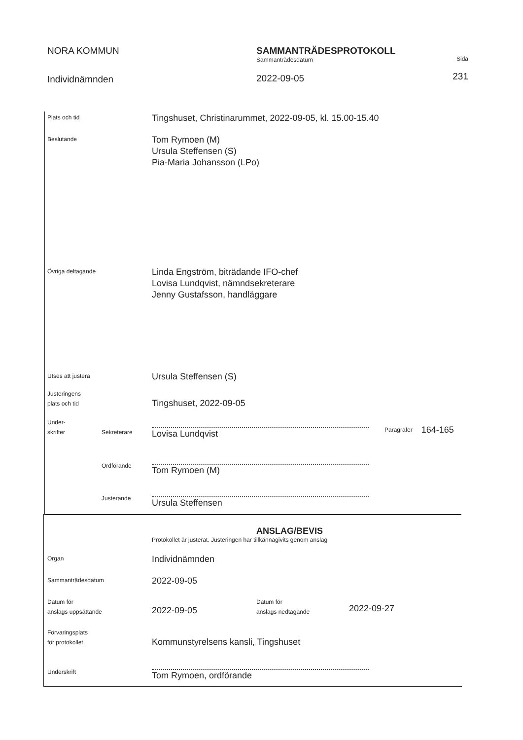NORA KOMMUN
Individnämnden
SAMMANTRÄDESPROTOKOLL
Sammanträdesdatum
2022-09-05
Sida
231
Plats och tid
Tingshuset, Christinarummet, 2022-09-05, kl. 15.00-15.40
Beslutande
Tom Rymoen (M)
Ursula Steffensen (S)
Pia-Maria Johansson (LPo)
Övriga deltagande
Linda Engström, biträdande IFO-chef
Lovisa Lundqvist, nämndsekreterare
Jenny Gustafsson, handläggare
Utses att justera
Ursula Steffensen (S)
Justeringens
plats och tid
Tingshuset, 2022-09-05
Under-
skrifter
Sekreterare
Lovisa Lundqvist
Paragrafer
164-165
Ordförande
Tom Rymoen (M)
Justerande
Ursula Steffensen
ANSLAG/BEVIS
Protokollet är justerat. Justeringen har tillkännagivits genom anslag
Organ
Individnämnden
Sammanträdesdatum
2022-09-05
Datum för
anslags uppsättande
2022-09-05
Datum för
anslags nedtagande
2022-09-27
Förvaringsplats
för protokollet
Kommunstyrelsens kansli, Tingshuset
Underskrift
Tom Rymoen, ordförande